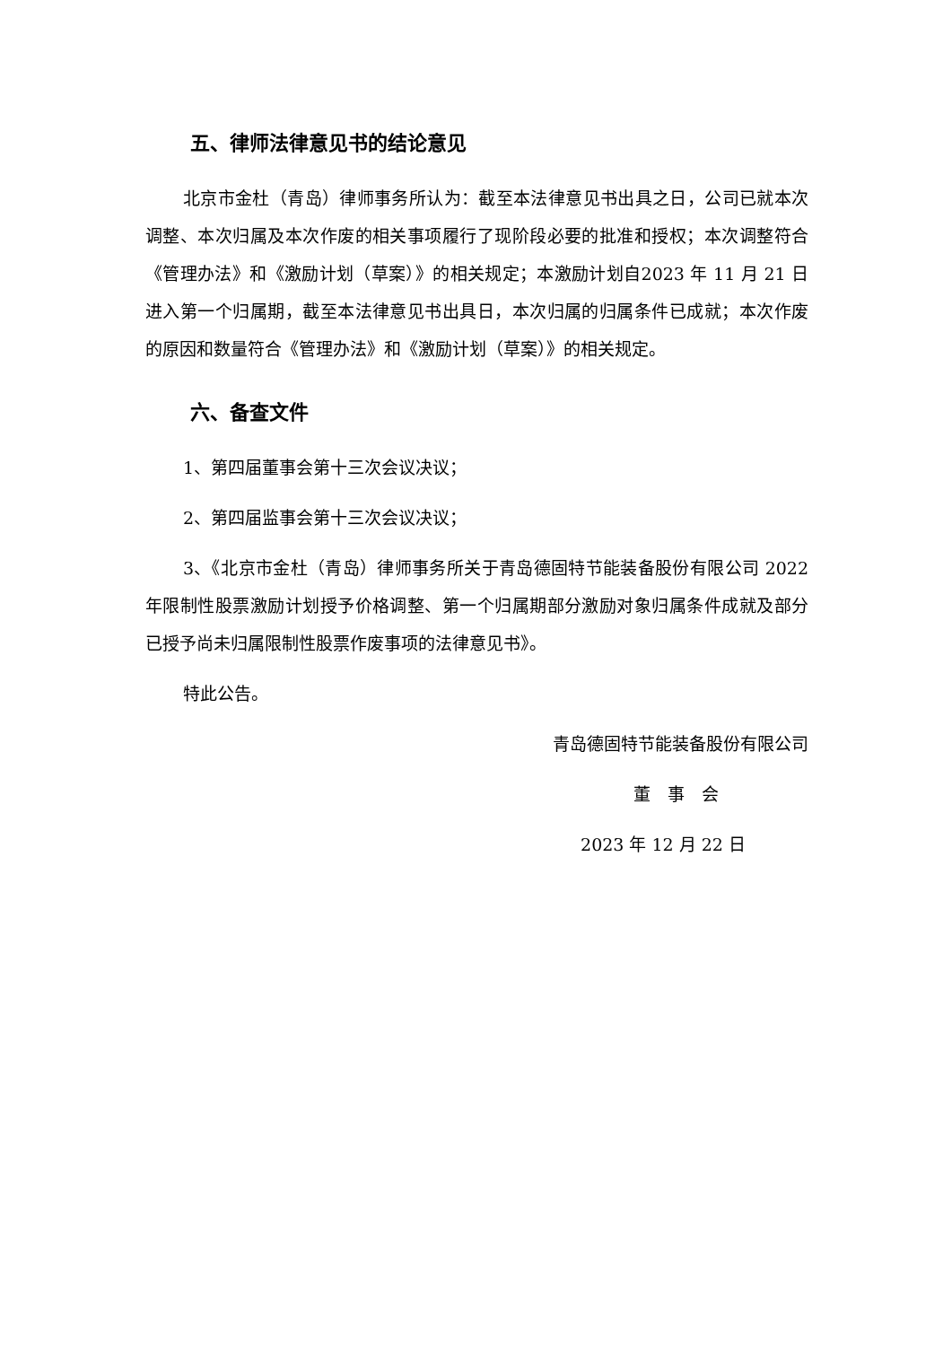五、律师法律意见书的结论意见
北京市金杜（青岛）律师事务所认为：截至本法律意见书出具之日，公司已就本次调整、本次归属及本次作废的相关事项履行了现阶段必要的批准和授权；本次调整符合《管理办法》和《激励计划（草案）》的相关规定；本激励计划自2023 年 11 月 21 日进入第一个归属期，截至本法律意见书出具日，本次归属的归属条件已成就；本次作废的原因和数量符合《管理办法》和《激励计划（草案）》的相关规定。
六、备查文件
1、第四届董事会第十三次会议决议；
2、第四届监事会第十三次会议决议；
3、《北京市金杜（青岛）律师事务所关于青岛德固特节能装备股份有限公司 2022 年限制性股票激励计划授予价格调整、第一个归属期部分激励对象归属条件成就及部分已授予尚未归属限制性股票作废事项的法律意见书》。
特此公告。
青岛德固特节能装备股份有限公司
董　事　会
2023 年 12 月 22 日